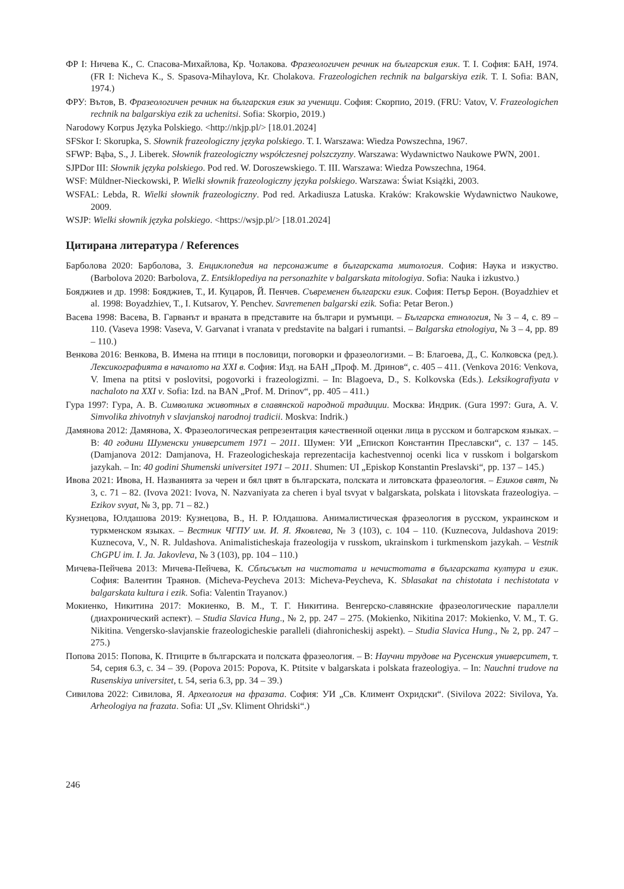ФР I: Ничева К., С. Спасова-Михайлова, Кр. Чолакова. Фразеологичен речник на българския език. Т. I. София: БАН, 1974. (FR I: Nicheva K., S. Spasova-Mihaylova, Kr. Cholakova. Frazeologichen rechnik na balgarskiya ezik. T. I. Sofia: BAN, 1974.)
ФРУ: Вътов, В. Фразеологичен речник на българския език за ученици. София: Скорпио, 2019. (FRU: Vatov, V. Frazeologichen rechnik na balgarskiya ezik za uchenitsi. Sofia: Skorpio, 2019.)
Narodowy Korpus Języka Polskiego. <http://nkjp.pl/> [18.01.2024]
SFSkor I: Skorupka, S. Słownik frazeologiczny języka polskiego. T. I. Warszawa: Wiedza Powszechna, 1967.
SFWP: Bąba, S., J. Liberek. Słownik frazeologiczny współczesnej polszczyzny. Warszawa: Wydawnictwo Naukowe PWN, 2001.
SJPDor III: Słownik języka polskiego. Pod red. W. Doroszewskiego. T. III. Warszawa: Wiedza Powszechna, 1964.
WSF: Müldner-Nieckowski, P. Wielki słownik frazeologiczny języka polskiego. Warszawa: Świat Książki, 2003.
WSFAL: Lebda, R. Wielki słownik frazeologiczny. Pod red. Arkadiusza Latuska. Kraków: Krakowskie Wydawnictwo Naukowe, 2009.
WSJP: Wielki słownik języka polskiego. <https://wsjp.pl/> [18.01.2024]
Цитирана литература / References
Барболова 2020: Барболова, З. Енциклопедия на персонажите в българската митология. София: Наука и изкуство. (Barbolova 2020: Barbolova, Z. Entsiklopediya na personazhite v balgarskata mitologiya. Sofia: Nauka i izkustvo.)
Бояджиев и др. 1998: Бояджиев, Т., И. Куцаров, Й. Пенчев. Съвременен български език. София: Петър Берон. (Boyadzhiev et al. 1998: Boyadzhiev, T., I. Kutsarov, Y. Penchev. Savremenen balgarski ezik. Sofia: Petar Beron.)
Васева 1998: Васева, В. Гарванът и враната в представите на българи и румънци. – Българска етнология, № 3 – 4, с. 89 – 110. (Vaseva 1998: Vaseva, V. Garvanat i vranata v predstavite na balgari i rumantsi. – Balgarska etnologiya, № 3 – 4, pp. 89 – 110.)
Венкова 2016: Венкова, В. Имена на птици в пословици, поговорки и фразеологизми. – В: Благоева, Д., С. Колковска (ред.). Лексикографията в началото на XXI в. София: Изд. на БАН „Проф. М. Дринов“, с. 405 – 411. (Venkova 2016: Venkova, V. Imena na ptitsi v poslovitsi, pogovorki i frazeologizmi. – In: Blagoeva, D., S. Kolkovska (Eds.). Leksikografiyata v nachaloto na XXI v. Sofia: Izd. na BAN „Prof. M. Drinov“, pp. 405 – 411.)
Гура 1997: Гура, А. В. Символика животных в славянской народной традиции. Москва: Индрик. (Gura 1997: Gura, A. V. Simvolika zhivotnyh v slavjanskoj narodnoj tradicii. Moskva: Indrik.)
Дамянова 2012: Дамянова, Х. Фразеологическая репрезентация качественной оценки лица в русском и болгарском языках. – В: 40 години Шуменски университет 1971 – 2011. Шумен: УИ „Епископ Константин Преславски“, с. 137 – 145. (Damjanova 2012: Damjanova, H. Frazeologicheskaja reprezentacija kachestvennoj ocenki lica v russkom i bolgarskom jazykah. – In: 40 godini Shumenski universitet 1971 – 2011. Shumen: UI „Episkop Konstantin Preslavski“, pp. 137 – 145.)
Ивова 2021: Ивова, Н. Названията за черен и бял цвят в българската, полската и литовската фразеология. – Езиков свят, № 3, с. 71 – 82. (Ivova 2021: Ivova, N. Nazvaniyata za cheren i byal tsvyat v balgarskata, polskata i litovskata frazeologiya. – Ezikov svyat, № 3, pp. 71 – 82.)
Кузнецова, Юлдашова 2019: Кузнецова, В., Н. Р. Юлдашова. Анималистическая фразеология в русском, украинском и туркменском языках. – Вестник ЧГПУ им. И. Я. Яковлева, № 3 (103), с. 104 – 110. (Kuznecova, Juldashova 2019: Kuznecova, V., N. R. Juldashova. Animalisticheskaja frazeologija v russkom, ukrainskom i turkmenskom jazykah. – Vestnik ChGPU im. I. Ja. Jakovleva, № 3 (103), pp. 104 – 110.)
Мичева-Пейчева 2013: Мичева-Пейчева, К. Сблъсъкът на чистотата и нечистотата в българската култура и език. София: Валентин Траянов. (Micheva-Peycheva 2013: Micheva-Peycheva, K. Sblasakat na chistotata i nechistotata v balgarskata kultura i ezik. Sofia: Valentin Trayanov.)
Мокиенко, Никитина 2017: Мокиенко, В. М., Т. Г. Никитина. Венгерско-славянские фразеологические параллели (диахронический аспект). – Studia Slavica Hung., № 2, pp. 247 – 275. (Mokienko, Nikitina 2017: Mokienko, V. M., T. G. Nikitina. Vengersko-slavjanskie frazeologicheskie paralleli (diahronicheskij aspekt). – Studia Slavica Hung., № 2, pp. 247 – 275.)
Попова 2015: Попова, К. Птиците в българската и полската фразеология. – В: Научни трудове на Русенския университет, т. 54, серия 6.3, с. 34 – 39. (Popova 2015: Popova, K. Ptitsite v balgarskata i polskata frazeologiya. – In: Nauchni trudove na Rusenskiya universitet, t. 54, seria 6.3, pp. 34 – 39.)
Сивилова 2022: Сивилова, Я. Археология на фразата. София: УИ „Св. Климент Охридски“. (Sivilova 2022: Sivilova, Ya. Arheologiya na frazata. Sofia: UI „Sv. Kliment Ohridski“.)
246